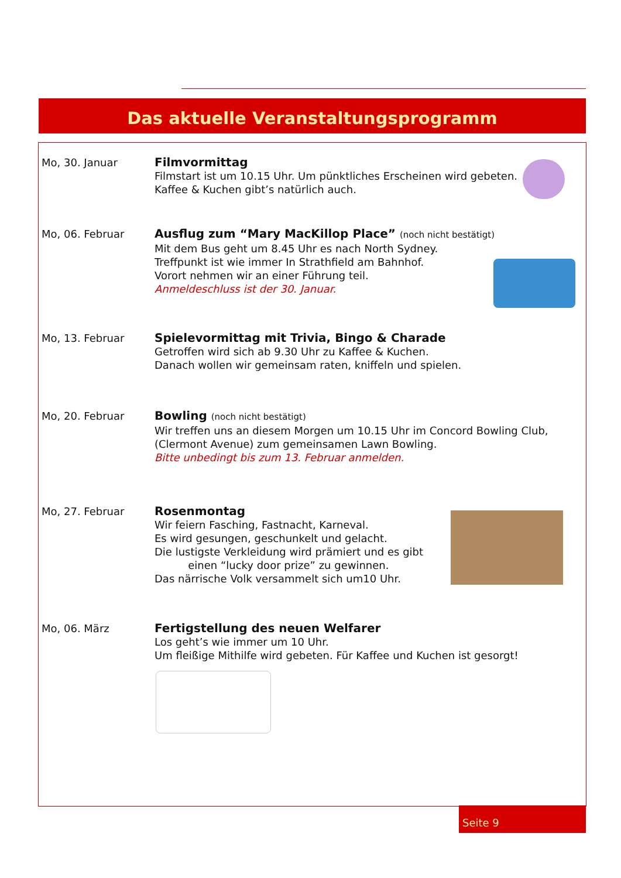Das aktuelle Veranstaltungsprogramm
Mo, 30. Januar Filmvormittag
Filmstart ist um 10.15 Uhr. Um pünktliches Erscheinen wird gebeten.
Kaffee & Kuchen gibt’s natürlich auch.
Mo, 06. Februar Ausflug zum “Mary MacKillop Place” (noch nicht bestätigt)
Mit dem Bus geht um 8.45 Uhr es nach North Sydney.
Treffpunkt ist wie immer In Strathfield am Bahnhof.
Vorort nehmen wir an einer Führung teil.
Anmeldeschluss ist der 30. Januar.
Mo, 13. Februar Spielevormittag mit Trivia, Bingo & Charade
Getroffen wird sich ab 9.30 Uhr zu Kaffee & Kuchen.
Danach wollen wir gemeinsam raten, kniffeln und spielen.
Mo, 20. Februar Bowling (noch nicht bestätigt)
Wir treffen uns an diesem Morgen um 10.15 Uhr im Concord Bowling Club,
(Clermont Avenue) zum gemeinsamen Lawn Bowling.
Bitte unbedingt bis zum 13. Februar anmelden.
Mo, 27. Februar Rosenmontag
Wir feiern Fasching, Fastnacht, Karneval.
Es wird gesungen, geschunkelt und gelacht.
Die lustigste Verkleidung wird prämiert und es gibt
einen “lucky door prize” zu gewinnen.
Das närrische Volk versammelt sich um10 Uhr.
Mo, 06. März Fertigstellung des neuen Welfarer
Los geht’s wie immer um 10 Uhr.
Um fleißige Mithilfe wird gebeten. Für Kaffee und Kuchen ist gesorgt!
Seite 9